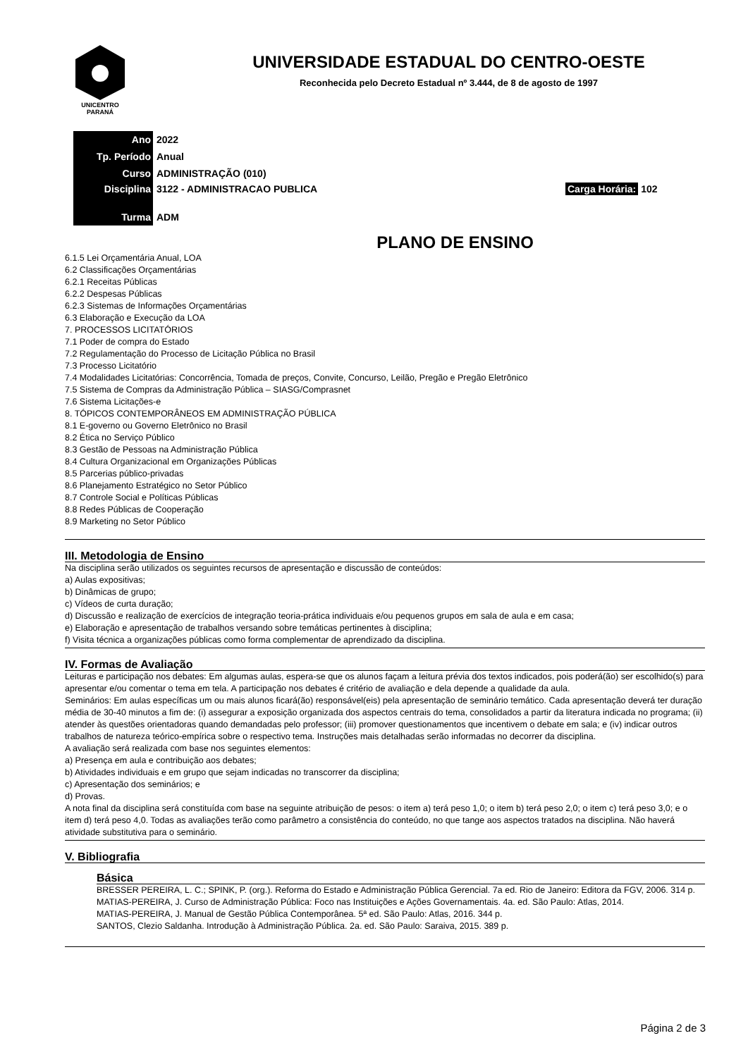UNICENTRO
PARANÁ
UNIVERSIDADE ESTADUAL DO CENTRO-OESTE
Reconhecida pelo Decreto Estadual nº 3.444, de 8 de agosto de 1997
| Ano | 2022 | |
| Tp. Período | Anual | |
| Curso | ADMINISTRAÇÃO (010) | |
| Disciplina | 3122 - ADMINISTRACAO PUBLICA | Carga Horária: 102 |
| Turma | ADM | |
PLANO DE ENSINO
6.1.5 Lei Orçamentária Anual, LOA
6.2 Classificações Orçamentárias
6.2.1 Receitas Públicas
6.2.2 Despesas Públicas
6.2.3 Sistemas de Informações Orçamentárias
6.3 Elaboração e Execução da LOA
7. PROCESSOS LICITATÓRIOS
7.1 Poder de compra do Estado
7.2 Regulamentação do Processo de Licitação Pública no Brasil
7.3 Processo Licitatório
7.4 Modalidades Licitatórias: Concorrência, Tomada de preços, Convite, Concurso, Leilão, Pregão e Pregão Eletrônico
7.5 Sistema de Compras da Administração Pública – SIASG/Comprasnet
7.6 Sistema Licitações-e
8. TÓPICOS CONTEMPORÂNEOS EM ADMINISTRAÇÃO PÚBLICA
8.1 E-governo ou Governo Eletrônico no Brasil
8.2 Ética no Serviço Público
8.3 Gestão de Pessoas na Administração Pública
8.4 Cultura Organizacional em Organizações Públicas
8.5 Parcerias público-privadas
8.6 Planejamento Estratégico no Setor Público
8.7 Controle Social e Políticas Públicas
8.8 Redes Públicas de Cooperação
8.9 Marketing no Setor Público
III. Metodologia de Ensino
Na disciplina serão utilizados os seguintes recursos de apresentação e discussão de conteúdos:
a) Aulas expositivas;
b) Dinâmicas de grupo;
c) Vídeos de curta duração;
d) Discussão e realização de exercícios de integração teoria-prática individuais e/ou pequenos grupos em sala de aula e em casa;
e) Elaboração e apresentação de trabalhos versando sobre temáticas pertinentes à disciplina;
f) Visita técnica a organizações públicas como forma complementar de aprendizado da disciplina.
IV. Formas de Avaliação
Leituras e participação nos debates: Em algumas aulas, espera-se que os alunos façam a leitura prévia dos textos indicados, pois poderá(ão) ser escolhido(s) para apresentar e/ou comentar o tema em tela. A participação nos debates é critério de avaliação e dela depende a qualidade da aula.
Seminários: Em aulas específicas um ou mais alunos ficará(ão) responsável(eis) pela apresentação de seminário temático. Cada apresentação deverá ter duração média de 30-40 minutos a fim de: (i) assegurar a exposição organizada dos aspectos centrais do tema, consolidados a partir da literatura indicada no programa; (ii) atender às questões orientadoras quando demandadas pelo professor; (iii) promover questionamentos que incentivem o debate em sala; e (iv) indicar outros trabalhos de natureza teórico-empírica sobre o respectivo tema. Instruções mais detalhadas serão informadas no decorrer da disciplina.
A avaliação será realizada com base nos seguintes elementos:
a) Presença em aula e contribuição aos debates;
b) Atividades individuais e em grupo que sejam indicadas no transcorrer da disciplina;
c) Apresentação dos seminários; e
d) Provas.
A nota final da disciplina será constituída com base na seguinte atribuição de pesos: o item a) terá peso 1,0; o item b) terá peso 2,0; o item c) terá peso 3,0; e o item d) terá peso 4,0. Todas as avaliações terão como parâmetro a consistência do conteúdo, no que tange aos aspectos tratados na disciplina. Não haverá atividade substitutiva para o seminário.
V. Bibliografia
Básica
BRESSER PEREIRA, L. C.; SPINK, P. (org.). Reforma do Estado e Administração Pública Gerencial. 7a ed. Rio de Janeiro: Editora da FGV, 2006. 314 p.
MATIAS-PEREIRA, J. Curso de Administração Pública: Foco nas Instituições e Ações Governamentais. 4a. ed. São Paulo: Atlas, 2014.
MATIAS-PEREIRA, J. Manual de Gestão Pública Contemporânea. 5ª ed. São Paulo: Atlas, 2016. 344 p.
SANTOS, Clezio Saldanha. Introdução à Administração Pública. 2a. ed. São Paulo: Saraiva, 2015. 389 p.
Página 2 de 3